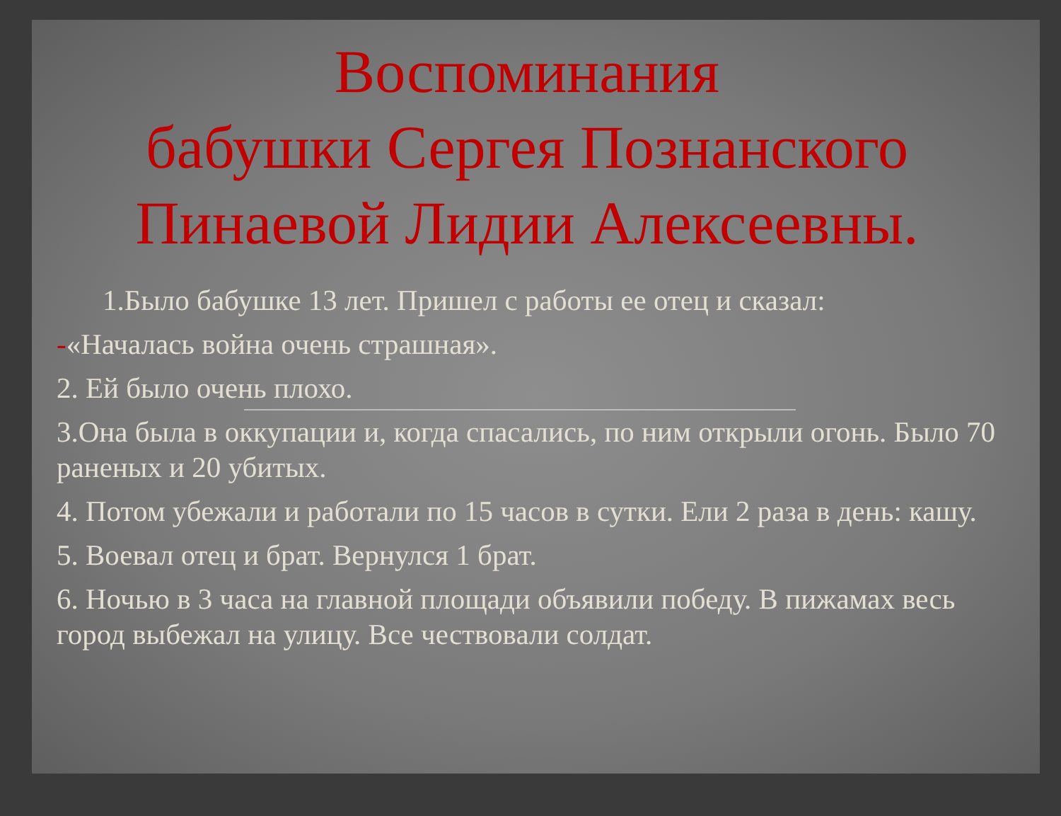Воспоминания
бабушки Сергея Познанского
Пинаевой Лидии Алексеевны.
1.Было бабушке 13 лет. Пришел с работы ее отец и сказал:
-«Началась война очень страшная».
2. Ей было очень плохо.
3.Она была в оккупации и, когда спасались, по ним открыли огонь. Было 70 раненых и 20 убитых.
4. Потом убежали и работали по 15 часов в сутки. Ели 2 раза в день: кашу.
5. Воевал отец и брат. Вернулся 1 брат.
6. Ночью в 3 часа на главной площади объявили победу. В пижамах весь город выбежал на улицу. Все чествовали солдат.